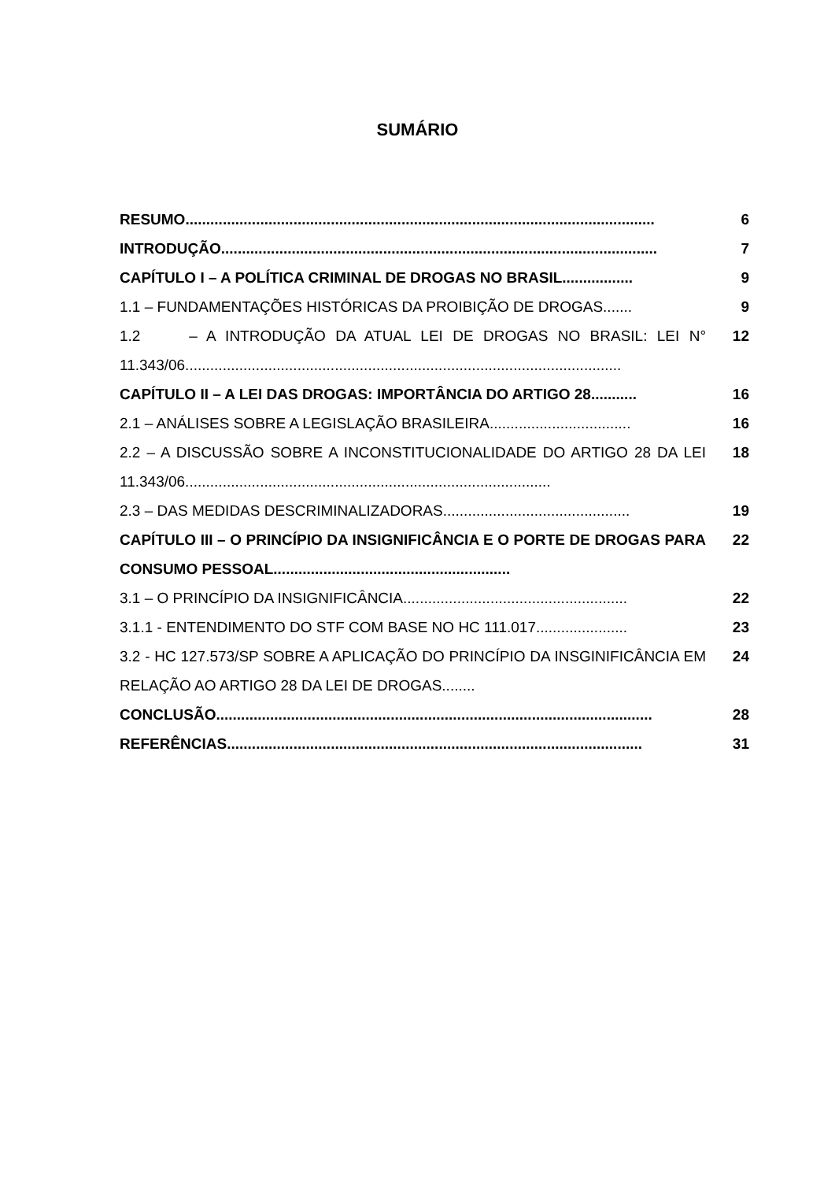SUMÁRIO
RESUMO................................................................................................................. 6
INTRODUÇÃO......................................................................................................... 7
CAPÍTULO I – A POLÍTICA CRIMINAL DE DROGAS NO BRASIL................. 9
1.1 – FUNDAMENTAÇÕES HISTÓRICAS DA PROIBIÇÃO DE DROGAS....... 9
1.2 – A INTRODUÇÃO DA ATUAL LEI DE DROGAS NO BRASIL: LEI N° 11.343/06.........................................................................................................
12
CAPÍTULO II – A LEI DAS DROGAS: IMPORTÂNCIA DO ARTIGO 28........... 16
2.1 – ANÁLISES SOBRE A LEGISLAÇÃO BRASILEIRA.................................. 16
2.2 – A DISCUSSÃO SOBRE A INCONSTITUCIONALIDADE DO ARTIGO 28 DA LEI 11.343/06........................................................................................
18
2.3 – DAS MEDIDAS DESCRIMINALIZADORAS............................................. 19
CAPÍTULO III – O PRINCÍPIO DA INSIGNIFICÂNCIA E O PORTE DE DROGAS PARA CONSUMO PESSOAL.........................................................
22
3.1 – O PRINCÍPIO DA INSIGNIFICÂNCIA...................................................... 22
3.1.1 - ENTENDIMENTO DO STF COM BASE NO HC 111.017...................... 23
3.2 - HC 127.573/SP SOBRE A APLICAÇÃO DO PRINCÍPIO DA INSGINIFICÂNCIA EM RELAÇÃO AO ARTIGO 28 DA LEI DE DROGAS........
24
CONCLUSÃO......................................................................................................... 28
REFERÊNCIAS.................................................................................................... 31